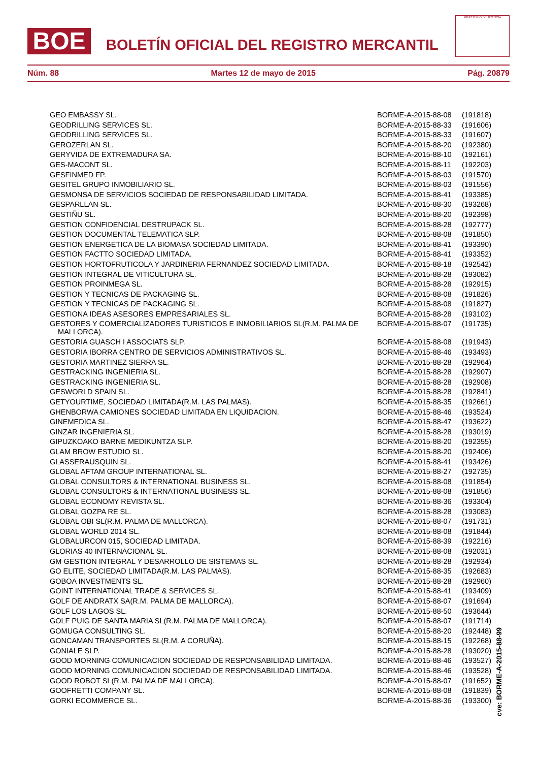BOE
BOLETÍN OFICIAL DEL REGISTRO MERCANTIL
MINISTERIO DE JUSTICIA
Núm. 88 Martes 12 de mayo de 2015 Pág. 20879
| GEO EMBASSY SL. | BORME-A-2015-88-08 | (191818) |
| GEODRILLING SERVICES SL. | BORME-A-2015-88-33 | (191606) |
| GEODRILLING SERVICES SL. | BORME-A-2015-88-33 | (191607) |
| GEROZERLAN SL. | BORME-A-2015-88-20 | (192380) |
| GERYVIDA DE EXTREMADURA SA. | BORME-A-2015-88-10 | (192161) |
| GES-MACONT SL. | BORME-A-2015-88-11 | (192203) |
| GESFINMED FP. | BORME-A-2015-88-03 | (191570) |
| GESITEL GRUPO INMOBILIARIO SL. | BORME-A-2015-88-03 | (191556) |
| GESMONSA DE SERVICIOS SOCIEDAD DE RESPONSABILIDAD LIMITADA. | BORME-A-2015-88-41 | (193385) |
| GESPARLLAN SL. | BORME-A-2015-88-30 | (193268) |
| GESTIÑU SL. | BORME-A-2015-88-20 | (192398) |
| GESTION CONFIDENCIAL DESTRUPACK SL. | BORME-A-2015-88-28 | (192777) |
| GESTION DOCUMENTAL TELEMATICA SLP. | BORME-A-2015-88-08 | (191850) |
| GESTION ENERGETICA DE LA BIOMASA SOCIEDAD LIMITADA. | BORME-A-2015-88-41 | (193390) |
| GESTION FACTTO SOCIEDAD LIMITADA. | BORME-A-2015-88-41 | (193352) |
| GESTION HORTOFRUTICOLA Y JARDINERIA FERNANDEZ SOCIEDAD LIMITADA. | BORME-A-2015-88-18 | (192542) |
| GESTION INTEGRAL DE VITICULTURA SL. | BORME-A-2015-88-28 | (193082) |
| GESTION PROINMEGA SL. | BORME-A-2015-88-28 | (192915) |
| GESTION Y TECNICAS DE PACKAGING SL. | BORME-A-2015-88-08 | (191826) |
| GESTION Y TECNICAS DE PACKAGING SL. | BORME-A-2015-88-08 | (191827) |
| GESTIONA IDEAS ASESORES EMPRESARIALES SL. | BORME-A-2015-88-28 | (193102) |
| GESTORES Y COMERCIALIZADORES TURISTICOS E INMOBILIARIOS SL(R.M. PALMA DE MALLORCA). | BORME-A-2015-88-07 | (191735) |
| GESTORIA GUASCH I ASSOCIATS SLP. | BORME-A-2015-88-08 | (191943) |
| GESTORIA IBORRA CENTRO DE SERVICIOS ADMINISTRATIVOS SL. | BORME-A-2015-88-46 | (193493) |
| GESTORIA MARTINEZ SIERRA SL. | BORME-A-2015-88-28 | (192964) |
| GESTRACKING INGENIERIA SL. | BORME-A-2015-88-28 | (192907) |
| GESTRACKING INGENIERIA SL. | BORME-A-2015-88-28 | (192908) |
| GESWORLD SPAIN SL. | BORME-A-2015-88-28 | (192841) |
| GETYOURTIME, SOCIEDAD LIMITADA(R.M. LAS PALMAS). | BORME-A-2015-88-35 | (192661) |
| GHENBORWA CAMIONES SOCIEDAD LIMITADA EN LIQUIDACION. | BORME-A-2015-88-46 | (193524) |
| GINEMEDICA SL. | BORME-A-2015-88-47 | (193622) |
| GINZAR INGENIERIA SL. | BORME-A-2015-88-28 | (193019) |
| GIPUZKOAKO BARNE MEDIKUNTZA SLP. | BORME-A-2015-88-20 | (192355) |
| GLAM BROW ESTUDIO SL. | BORME-A-2015-88-20 | (192406) |
| GLASSERAUSQUIN SL. | BORME-A-2015-88-41 | (193426) |
| GLOBAL AFTAM GROUP INTERNATIONAL SL. | BORME-A-2015-88-27 | (192735) |
| GLOBAL CONSULTORS & INTERNATIONAL BUSINESS SL. | BORME-A-2015-88-08 | (191854) |
| GLOBAL CONSULTORS & INTERNATIONAL BUSINESS SL. | BORME-A-2015-88-08 | (191856) |
| GLOBAL ECONOMY REVISTA SL. | BORME-A-2015-88-36 | (193304) |
| GLOBAL GOZPA RE SL. | BORME-A-2015-88-28 | (193083) |
| GLOBAL OBI SL(R.M. PALMA DE MALLORCA). | BORME-A-2015-88-07 | (191731) |
| GLOBAL WORLD 2014 SL. | BORME-A-2015-88-08 | (191844) |
| GLOBALURCON 015, SOCIEDAD LIMITADA. | BORME-A-2015-88-39 | (192216) |
| GLORIAS 40 INTERNACIONAL SL. | BORME-A-2015-88-08 | (192031) |
| GM GESTION INTEGRAL Y DESARROLLO DE SISTEMAS SL. | BORME-A-2015-88-28 | (192934) |
| GO ELITE, SOCIEDAD LIMITADA(R.M. LAS PALMAS). | BORME-A-2015-88-35 | (192683) |
| GOBOA INVESTMENTS SL. | BORME-A-2015-88-28 | (192960) |
| GOINT INTERNATIONAL TRADE & SERVICES SL. | BORME-A-2015-88-41 | (193409) |
| GOLF DE ANDRATX SA(R.M. PALMA DE MALLORCA). | BORME-A-2015-88-07 | (191694) |
| GOLF LOS LAGOS SL. | BORME-A-2015-88-50 | (193644) |
| GOLF PUIG DE SANTA MARIA SL(R.M. PALMA DE MALLORCA). | BORME-A-2015-88-07 | (191714) |
| GOMUGA CONSULTING SL. | BORME-A-2015-88-20 | (192448) |
| GONCAMAN TRANSPORTES SL(R.M. A CORUÑA). | BORME-A-2015-88-15 | (192268) |
| GONIALE SLP. | BORME-A-2015-88-28 | (193020) |
| GOOD MORNING COMUNICACION SOCIEDAD DE RESPONSABILIDAD LIMITADA. | BORME-A-2015-88-46 | (193527) |
| GOOD MORNING COMUNICACION SOCIEDAD DE RESPONSABILIDAD LIMITADA. | BORME-A-2015-88-46 | (193528) |
| GOOD ROBOT SL(R.M. PALMA DE MALLORCA). | BORME-A-2015-88-07 | (191652) |
| GOOFRETTI COMPANY SL. | BORME-A-2015-88-08 | (191839) |
| GORKI ECOMMERCE SL. | BORME-A-2015-88-36 | (193300) |
cve: BORME-A-2015-88-99